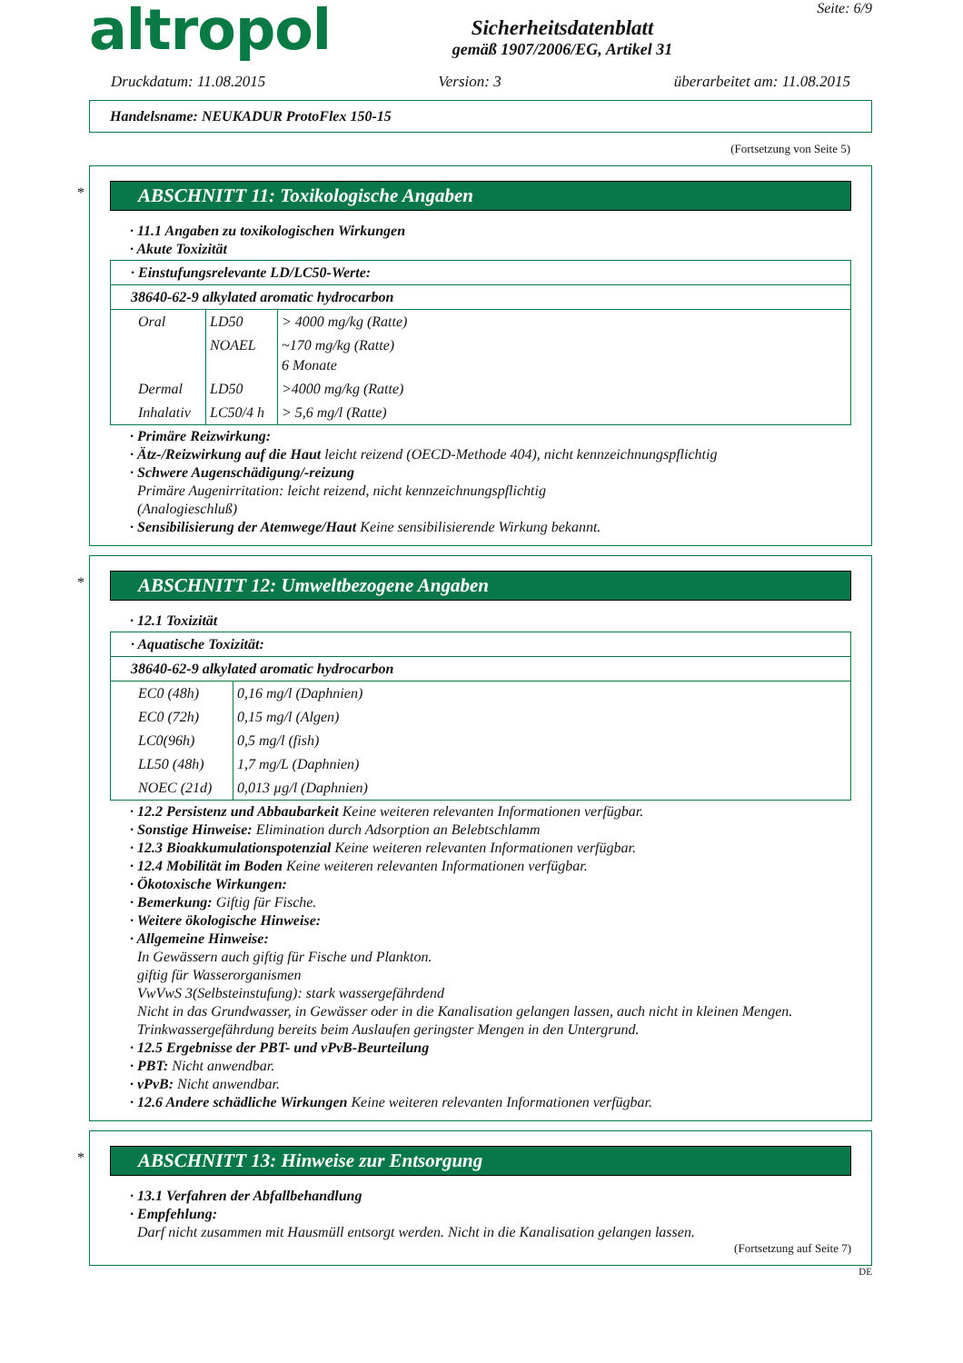altropol
Sicherheitsdatenblatt
gemäß 1907/2006/EG, Artikel 31
Seite: 6/9
Druckdatum: 11.08.2015 Version: 3 überarbeitet am: 11.08.2015
Handelsname: NEUKADUR ProtoFlex 150-15
(Fortsetzung von Seite 5)
*
ABSCHNITT 11: Toxikologische Angaben
· 11.1 Angaben zu toxikologischen Wirkungen
· Akute Toxizität
| · Einstufungsrelevante LD/LC50-Werte: | | |
| 38640-62-9 alkylated aromatic hydrocarbon | | |
| Oral | LD50 | > 4000 mg/kg (Ratte) |
| | NOAEL | ~170 mg/kg (Ratte) 6 Monate |
| Dermal | LD50 | >4000 mg/kg (Ratte) |
| Inhalativ | LC50/4 h | > 5,6 mg/l (Ratte) |
· Primäre Reizwirkung:
· Ätz-/Reizwirkung auf die Haut leicht reizend (OECD-Methode 404), nicht kennzeichnungspflichtig
· Schwere Augenschädigung/-reizung
Primäre Augenirritation: leicht reizend, nicht kennzeichnungspflichtig
(Analogieschluß)
· Sensibilisierung der Atemwege/Haut Keine sensibilisierende Wirkung bekannt.
*
ABSCHNITT 12: Umweltbezogene Angaben
· 12.1 Toxizität
| · Aquatische Toxizität: | |
| 38640-62-9 alkylated aromatic hydrocarbon | |
| EC0 (48h) | 0,16 mg/l (Daphnien) |
| EC0 (72h) | 0,15 mg/l (Algen) |
| LC0(96h) | 0,5 mg/l (fish) |
| LL50 (48h) | 1,7 mg/L (Daphnien) |
| NOEC (21d) | 0,013 µg/l (Daphnien) |
· 12.2 Persistenz und Abbaubarkeit Keine weiteren relevanten Informationen verfügbar.
· Sonstige Hinweise: Elimination durch Adsorption an Belebtschlamm
· 12.3 Bioakkumulationspotenzial Keine weiteren relevanten Informationen verfügbar.
· 12.4 Mobilität im Boden Keine weiteren relevanten Informationen verfügbar.
· Ökotoxische Wirkungen:
· Bemerkung: Giftig für Fische.
· Weitere ökologische Hinweise:
· Allgemeine Hinweise:
In Gewässern auch giftig für Fische und Plankton.
giftig für Wasserorganismen
VwVwS 3(Selbsteinstufung): stark wassergefährdend
Nicht in das Grundwasser, in Gewässer oder in die Kanalisation gelangen lassen, auch nicht in kleinen Mengen.
Trinkwassergefährdung bereits beim Auslaufen geringster Mengen in den Untergrund.
· 12.5 Ergebnisse der PBT- und vPvB-Beurteilung
· PBT: Nicht anwendbar.
· vPvB: Nicht anwendbar.
· 12.6 Andere schädliche Wirkungen Keine weiteren relevanten Informationen verfügbar.
*
ABSCHNITT 13: Hinweise zur Entsorgung
· 13.1 Verfahren der Abfallbehandlung
· Empfehlung:
Darf nicht zusammen mit Hausmüll entsorgt werden. Nicht in die Kanalisation gelangen lassen.
(Fortsetzung auf Seite 7)
DE